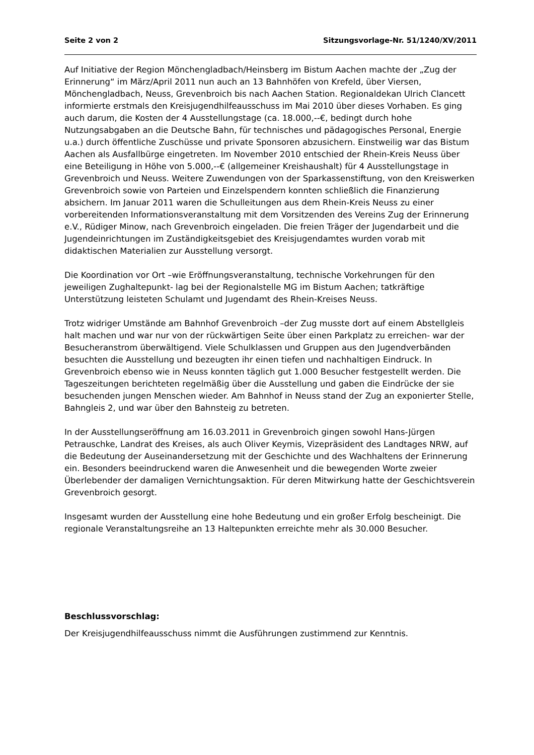Seite 2 von 2 Sitzungsvorlage-Nr. 51/1240/XV/2011
Auf Initiative der Region Mönchengladbach/Heinsberg im Bistum Aachen machte der „Zug der Erinnerung“ im März/April 2011 nun auch an 13 Bahnhöfen von Krefeld, über Viersen, Mönchengladbach, Neuss, Grevenbroich bis nach Aachen Station. Regionaldekan Ulrich Clancett informierte erstmals den Kreisjugendhilfeausschuss im Mai 2010 über dieses Vorhaben. Es ging auch darum, die Kosten der 4 Ausstellungstage (ca. 18.000,--€, bedingt durch hohe Nutzungsabgaben an die Deutsche Bahn, für technisches und pädagogisches Personal, Energie u.a.) durch öffentliche Zuschüsse und private Sponsoren abzusichern. Einstweilig war das Bistum Aachen als Ausfallbürge eingetreten. Im November 2010 entschied der Rhein-Kreis Neuss über eine Beteiligung in Höhe von 5.000,--€ (allgemeiner Kreishaushalt) für 4 Ausstellungstage in Grevenbroich und Neuss. Weitere Zuwendungen von der Sparkassenstiftung, von den Kreiswerken Grevenbroich sowie von Parteien und Einzelspendern konnten schließlich die Finanzierung absichern. Im Januar 2011 waren die Schulleitungen aus dem Rhein-Kreis Neuss zu einer vorbereitenden Informationsveranstaltung mit dem Vorsitzenden des Vereins Zug der Erinnerung e.V., Rüdiger Minow, nach Grevenbroich eingeladen. Die freien Träger der Jugendarbeit und die Jugendeinrichtungen im Zuständigkeitsgebiet des Kreisjugendamtes wurden vorab mit didaktischen Materialien zur Ausstellung versorgt.
Die Koordination vor Ort –wie Eröffnungsveranstaltung, technische Vorkehrungen für den jeweiligen Zughaltepunkt- lag bei der Regionalstelle MG im Bistum Aachen; tatkräftige Unterstützung leisteten Schulamt und Jugendamt des Rhein-Kreises Neuss.
Trotz widriger Umstände am Bahnhof Grevenbroich –der Zug musste dort auf einem Abstellgleis halt machen und war nur von der rückwärtigen Seite über einen Parkplatz zu erreichen- war der Besucheranstrom überwältigend. Viele Schulklassen und Gruppen aus den Jugendverbänden besuchten die Ausstellung und bezeugten ihr einen tiefen und nachhaltigen Eindruck. In Grevenbroich ebenso wie in Neuss konnten täglich gut 1.000 Besucher festgestellt werden. Die Tageszeitungen berichteten regelmäßig über die Ausstellung und gaben die Eindrücke der sie besuchenden jungen Menschen wieder. Am Bahnhof in Neuss stand der Zug an exponierter Stelle, Bahngleis 2, und war über den Bahnsteig zu betreten.
In der Ausstellungseröffnung am 16.03.2011 in Grevenbroich gingen sowohl Hans-Jürgen Petrauschke, Landrat des Kreises, als auch Oliver Keymis, Vizepräsident des Landtages NRW, auf die Bedeutung der Auseinandersetzung mit der Geschichte und des Wachhaltens der Erinnerung ein. Besonders beeindruckend waren die Anwesenheit und die bewegenden Worte zweier Überlebender der damaligen Vernichtungsaktion. Für deren Mitwirkung hatte der Geschichtsverein Grevenbroich gesorgt.
Insgesamt wurden der Ausstellung eine hohe Bedeutung und ein großer Erfolg bescheinigt. Die regionale Veranstaltungsreihe an 13 Haltepunkten erreichte mehr als 30.000 Besucher.
Beschlussvorschlag:
Der Kreisjugendhilfeausschuss nimmt die Ausführungen zustimmend zur Kenntnis.